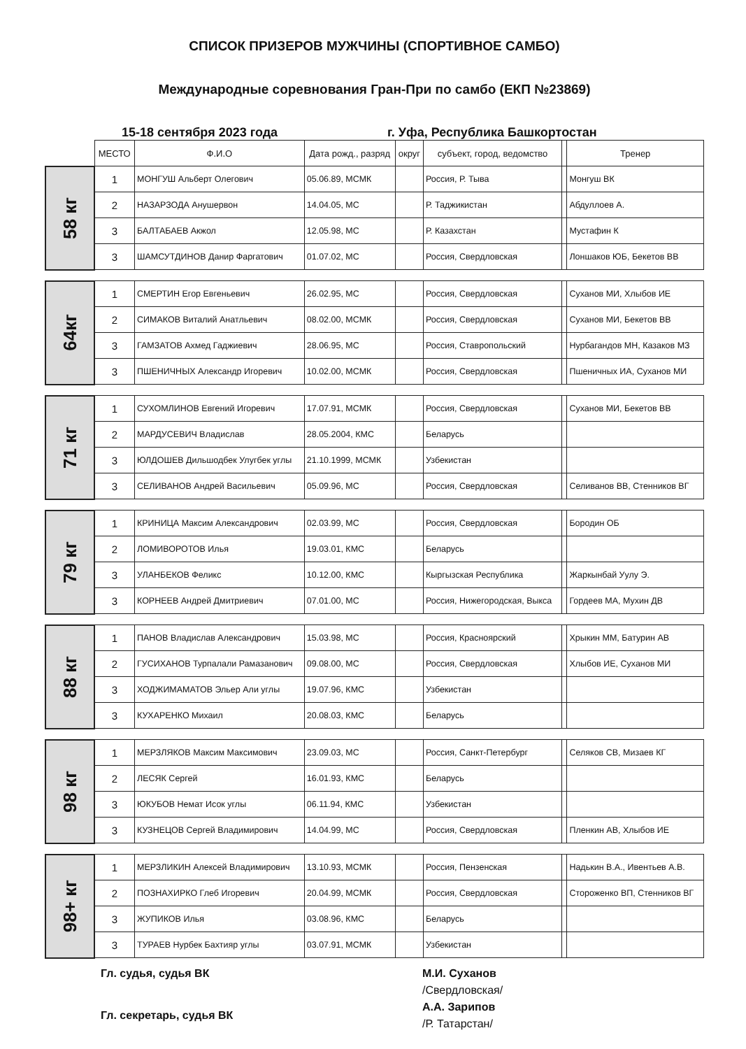СПИСОК ПРИЗЕРОВ МУЖЧИНЫ (СПОРТИВНОЕ САМБО)
Международные соревнования Гран-При по самбо (ЕКП №23869)
15-18 сентября 2023 года г. Уфа, Республика Башкортостан
| | МЕСТО | Ф.И.О | Дата рожд., разряд | округ | субъект, город, ведомство | | Тренер |
| 58 кг | 1 | МОНГУШ Альберт Олегович | 05.06.89, МСМК | | Россия, Р. Тыва | | Монгуш ВК |
| | 2 | НАЗАРЗОДА Анушервон | 14.04.05, МС | | Р. Таджикистан | | Абдуллоев А. |
| | 3 | БАЛТАБАЕВ Акжол | 12.05.98, МС | | Р. Казахстан | | Мустафин К |
| | 3 | ШАМСУТДИНОВ Данир Фаргатович | 01.07.02, МС | | Россия, Свердловская | | Лоншаков ЮБ, Бекетов ВВ |
| 64кг | 1 | СМЕРТИН Егор Евгеньевич | 26.02.95, МС | | Россия, Свердловская | | Суханов МИ, Хлыбов ИЕ |
| | 2 | СИМАКОВ Виталий Анатльевич | 08.02.00, МСМК | | Россия, Свердловская | | Суханов МИ, Бекетов ВВ |
| | 3 | ГАМЗАТОВ Ахмед Гаджиевич | 28.06.95, МС | | Россия, Ставропольский | | Нурбагандов МН, Казаков МЗ |
| | 3 | ПШЕНИЧНЫХ Александр Игоревич | 10.02.00, МСМК | | Россия, Свердловская | | Пшеничных ИА, Суханов МИ |
| 71 кг | 1 | СУХОМЛИНОВ Евгений Игоревич | 17.07.91, МСМК | | Россия, Свердловская | | Суханов МИ, Бекетов ВВ |
| | 2 | МАРДУСЕВИЧ Владислав | 28.05.2004, КМС | | Беларусь | | |
| | 3 | ЮЛДОШЕВ Дильшодбек Улугбек углы | 21.10.1999, МСМК | | Узбекистан | | |
| | 3 | СЕЛИВАНОВ Андрей Васильевич | 05.09.96, МС | | Россия, Свердловская | | Селиванов ВВ, Стенников ВГ |
| 79 кг | 1 | КРИНИЦА Максим Александрович | 02.03.99, МС | | Россия, Свердловская | | Бородин ОБ |
| | 2 | ЛОМИВОРОТОВ Илья | 19.03.01, КМС | | Беларусь | | |
| | 3 | УЛАНБЕКОВ Феликс | 10.12.00, КМС | | Кыргызская Республика | | Жаркынбай Уулу Э. |
| | 3 | КОРНЕЕВ Андрей Дмитриевич | 07.01.00, МС | | Россия, Нижегородская, Выкса | | Гордеев МА, Мухин ДВ |
| 88 кг | 1 | ПАНОВ Владислав Александрович | 15.03.98, МС | | Россия, Красноярский | | Хрыкин ММ, Батурин АВ |
| | 2 | ГУСИХАНОВ Турпалали Рамазанович | 09.08.00, МС | | Россия, Свердловская | | Хлыбов ИЕ, Суханов МИ |
| | 3 | ХОДЖИМАМАТОВ Эльер Али углы | 19.07.96, КМС | | Узбекистан | | |
| | 3 | КУХАРЕНКО Михаил | 20.08.03, КМС | | Беларусь | | |
| 98 кг | 1 | МЕРЗЛЯКОВ Максим Максимович | 23.09.03, МС | | Россия, Санкт-Петербург | | Селяков СВ, Мизаев КГ |
| | 2 | ЛЕСЯК Сергей | 16.01.93, КМС | | Беларусь | | |
| | 3 | ЮКУБОВ Немат Исок углы | 06.11.94, КМС | | Узбекистан | | |
| | 3 | КУЗНЕЦОВ Сергей Владимирович | 14.04.99, МС | | Россия, Свердловская | | Пленкин АВ, Хлыбов ИЕ |
| 98+ кг | 1 | МЕРЗЛИКИН Алексей Владимирович | 13.10.93, МСМК | | Россия, Пензенская | | Надькин В.А., Ивентьев А.В. |
| | 2 | ПОЗНАХИРКО Глеб Игоревич | 20.04.99, МСМК | | Россия, Свердловская | | Стороженко ВП, Стенников ВГ |
| | 3 | ЖУПИКОВ Илья | 03.08.96, КМС | | Беларусь | | |
| | 3 | ТУРАЕВ Нурбек Бахтияр углы | 03.07.91, МСМК | | Узбекистан | | |
Гл. судья, судья ВК
Гл. секретарь, судья ВК
М.И. Суханов
/Свердловская/
А.А. Зарипов
/Р. Татарстан/